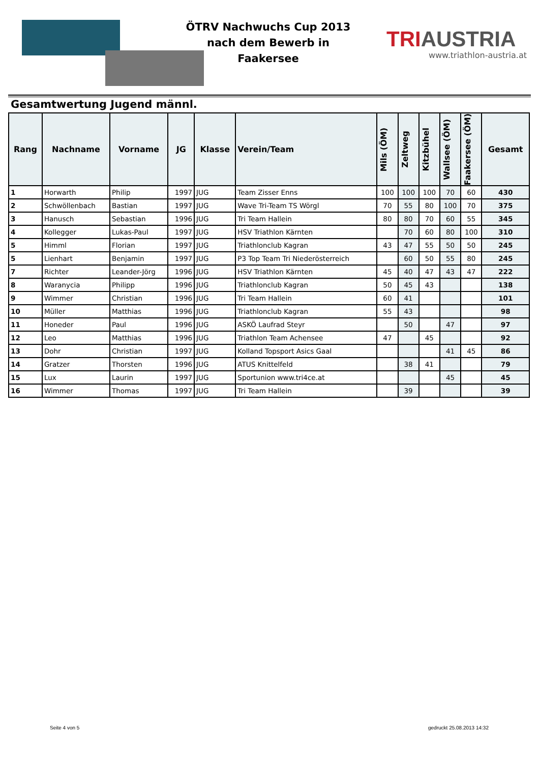ÖTRV Nachwuchs Cup 2013
nach dem Bewerb in
Faakersee
TRIAUSTRIA
www.triathlon-austria.at
Gesamtwertung Jugend männl.
| Rang | Nachname | Vorname | JG | Klasse | Verein/Team | Mils (ÖM) | Zeltweg | Kitzbühel | Wallsee (ÖM) | Faakersee (ÖM) | Gesamt |
| --- | --- | --- | --- | --- | --- | --- | --- | --- | --- | --- | --- |
| 1 | Horwarth | Philip | 1997 | JUG | Team Zisser Enns | 100 | 100 | 100 | 70 | 60 | 430 |
| 2 | Schwöllenbach | Bastian | 1997 | JUG | Wave Tri-Team TS Wörgl | 70 | 55 | 80 | 100 | 70 | 375 |
| 3 | Hanusch | Sebastian | 1996 | JUG | Tri Team Hallein | 80 | 80 | 70 | 60 | 55 | 345 |
| 4 | Kollegger | Lukas-Paul | 1997 | JUG | HSV Triathlon Kärnten | | 70 | 60 | 80 | 100 | 310 |
| 5 | Himml | Florian | 1997 | JUG | Triathlonclub Kagran | 43 | 47 | 55 | 50 | 50 | 245 |
| 5 | Lienhart | Benjamin | 1997 | JUG | P3 Top Team Tri Niederösterreich | | 60 | 50 | 55 | 80 | 245 |
| 7 | Richter | Leander-Jörg | 1996 | JUG | HSV Triathlon Kärnten | 45 | 40 | 47 | 43 | 47 | 222 |
| 8 | Waranycia | Philipp | 1996 | JUG | Triathlonclub Kagran | 50 | 45 | 43 | | | 138 |
| 9 | Wimmer | Christian | 1996 | JUG | Tri Team Hallein | 60 | 41 | | | | 101 |
| 10 | Müller | Matthias | 1996 | JUG | Triathlonclub Kagran | 55 | 43 | | | | 98 |
| 11 | Honeder | Paul | 1996 | JUG | ASKÖ Laufrad Steyr | | 50 | | 47 | | 97 |
| 12 | Leo | Matthias | 1996 | JUG | Triathlon Team Achensee | 47 | | 45 | | | 92 |
| 13 | Dohr | Christian | 1997 | JUG | Kolland Topsport Asics Gaal | | | | 41 | 45 | 86 |
| 14 | Gratzer | Thorsten | 1996 | JUG | ATUS Knittelfeld | | 38 | 41 | | | 79 |
| 15 | Lux | Laurin | 1997 | JUG | Sportunion www.tri4ce.at | | | | 45 | | 45 |
| 16 | Wimmer | Thomas | 1997 | JUG | Tri Team Hallein | | 39 | | | | 39 |
Seite 4 von 5 gedruckt 25.08.2013 14:32